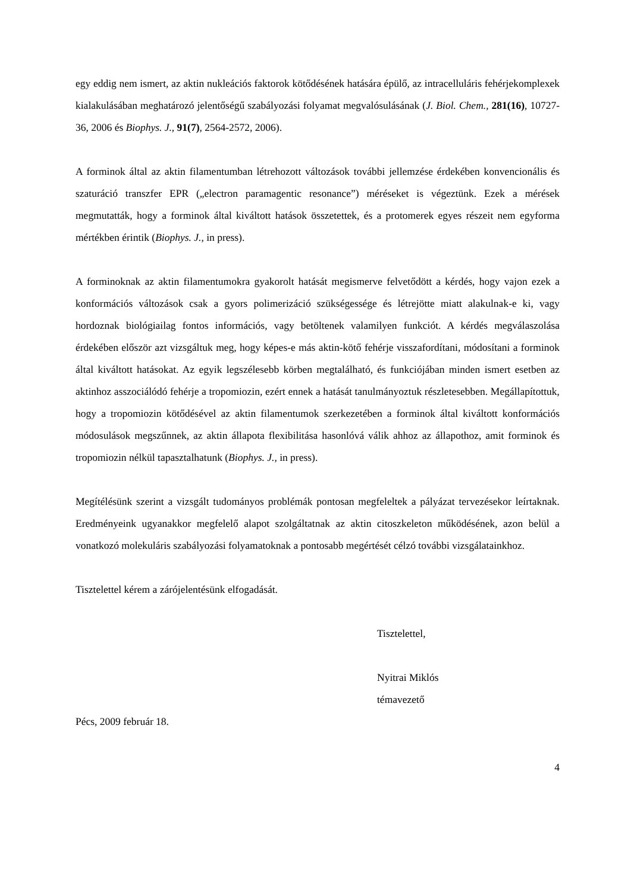egy eddig nem ismert, az aktin nukleációs faktorok kötődésének hatására épülő, az intracelluláris fehérjekomplexek kialakulásában meghatározó jelentőségű szabályozási folyamat megvalósulásának (J. Biol. Chem., 281(16), 10727-36, 2006 és Biophys. J., 91(7), 2564-2572, 2006).
A forminok által az aktin filamentumban létrehozott változások további jellemzése érdekében konvencionális és szaturáció transzfer EPR („electron paramagentic resonance”) méréseket is végeztünk. Ezek a mérések megmutatták, hogy a forminok által kiváltott hatások összetettek, és a protomerek egyes részeit nem egyforma mértékben érintik (Biophys. J., in press).
A forminoknak az aktin filamentumokra gyakorolt hatását megismerve felvetődött a kérdés, hogy vajon ezek a konformációs változások csak a gyors polimerizáció szükségessége és létrejötte miatt alakulnak-e ki, vagy hordoznak biológiailag fontos információs, vagy betöltenek valamilyen funkciót. A kérdés megválaszolása érdekében először azt vizsgáltuk meg, hogy képes-e más aktin-kötő fehérje visszafordítani, módosítani a forminok által kiváltott hatásokat. Az egyik legszélesebb körben megtalálható, és funkciójában minden ismert esetben az aktinhoz asszociálódó fehérje a tropomiozin, ezért ennek a hatását tanulmányoztuk részletesebben. Megállapítottuk, hogy a tropomiozin kötődésével az aktin filamentumok szerkezetében a forminok által kiváltott konformációs módosulások megszűnnek, az aktin állapota flexibilitása hasonlóvá válik ahhoz az állapothoz, amit forminok és tropomiozin nélkül tapasztalhatunk (Biophys. J., in press).
Megítélésünk szerint a vizsgált tudományos problémák pontosan megfeleltek a pályázat tervezésekor leírtaknak. Eredményeink ugyanakkor megfelelő alapot szolgáltatnak az aktin citoszkeleton működésének, azon belül a vonatkozó molekuláris szabályozási folyamatoknak a pontosabb megértését célzó további vizsgálatainkhoz.
Tisztelettel kérem a zárójelentésünk elfogadását.
Tisztelettel,
Nyitrai Miklós
témavezető
Pécs, 2009 február 18.
4